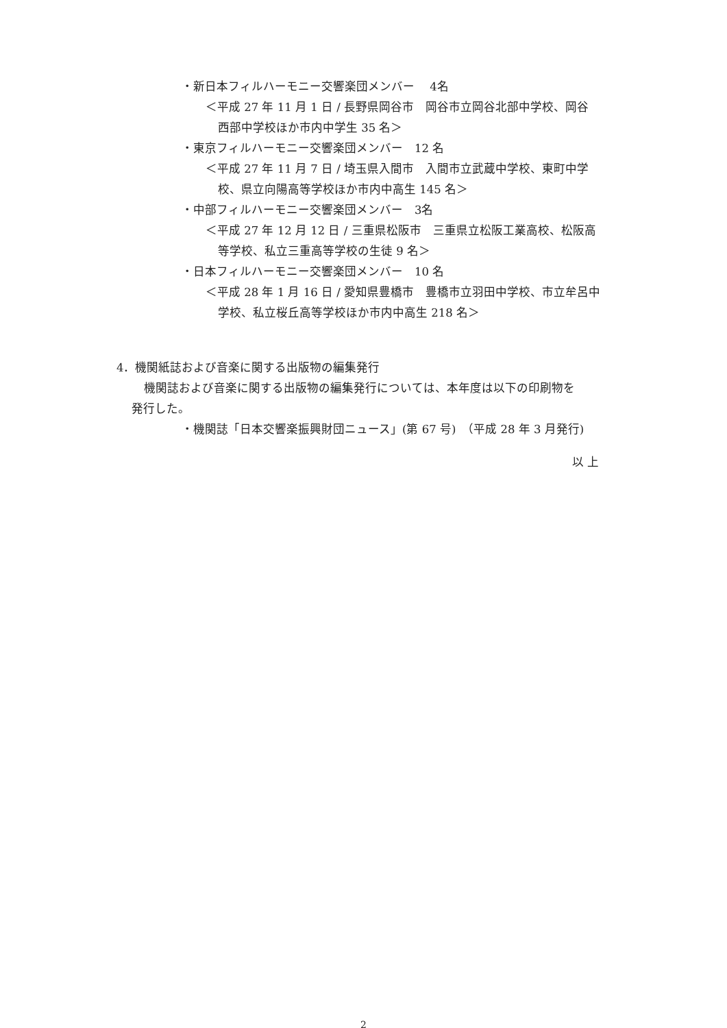・新日本フィルハーモニー交響楽団メンバー　 4名
＜平成 27 年 11 月 1 日 / 長野県岡谷市　岡谷市立岡谷北部中学校、岡谷
西部中学校ほか市内中学生 35 名＞
・東京フィルハーモニー交響楽団メンバー　12 名
＜平成 27 年 11 月 7 日 / 埼玉県入間市　入間市立武蔵中学校、東町中学
校、県立向陽高等学校ほか市内中高生 145 名＞
・中部フィルハーモニー交響楽団メンバー　3名
＜平成 27 年 12 月 12 日 / 三重県松阪市　三重県立松阪工業高校、松阪高
等学校、私立三重高等学校の生徒 9 名＞
・日本フィルハーモニー交響楽団メンバー　10 名
＜平成 28 年 1 月 16 日 / 愛知県豊橋市　豊橋市立羽田中学校、市立牟呂中
学校、私立桜丘高等学校ほか市内中高生 218 名＞
4．機関紙誌および音楽に関する出版物の編集発行
機関誌および音楽に関する出版物の編集発行については、本年度は以下の印刷物を
発行した。
・機関誌「日本交響楽振興財団ニュース」(第 67 号)　（平成 28 年 3 月発行)
以 上
2